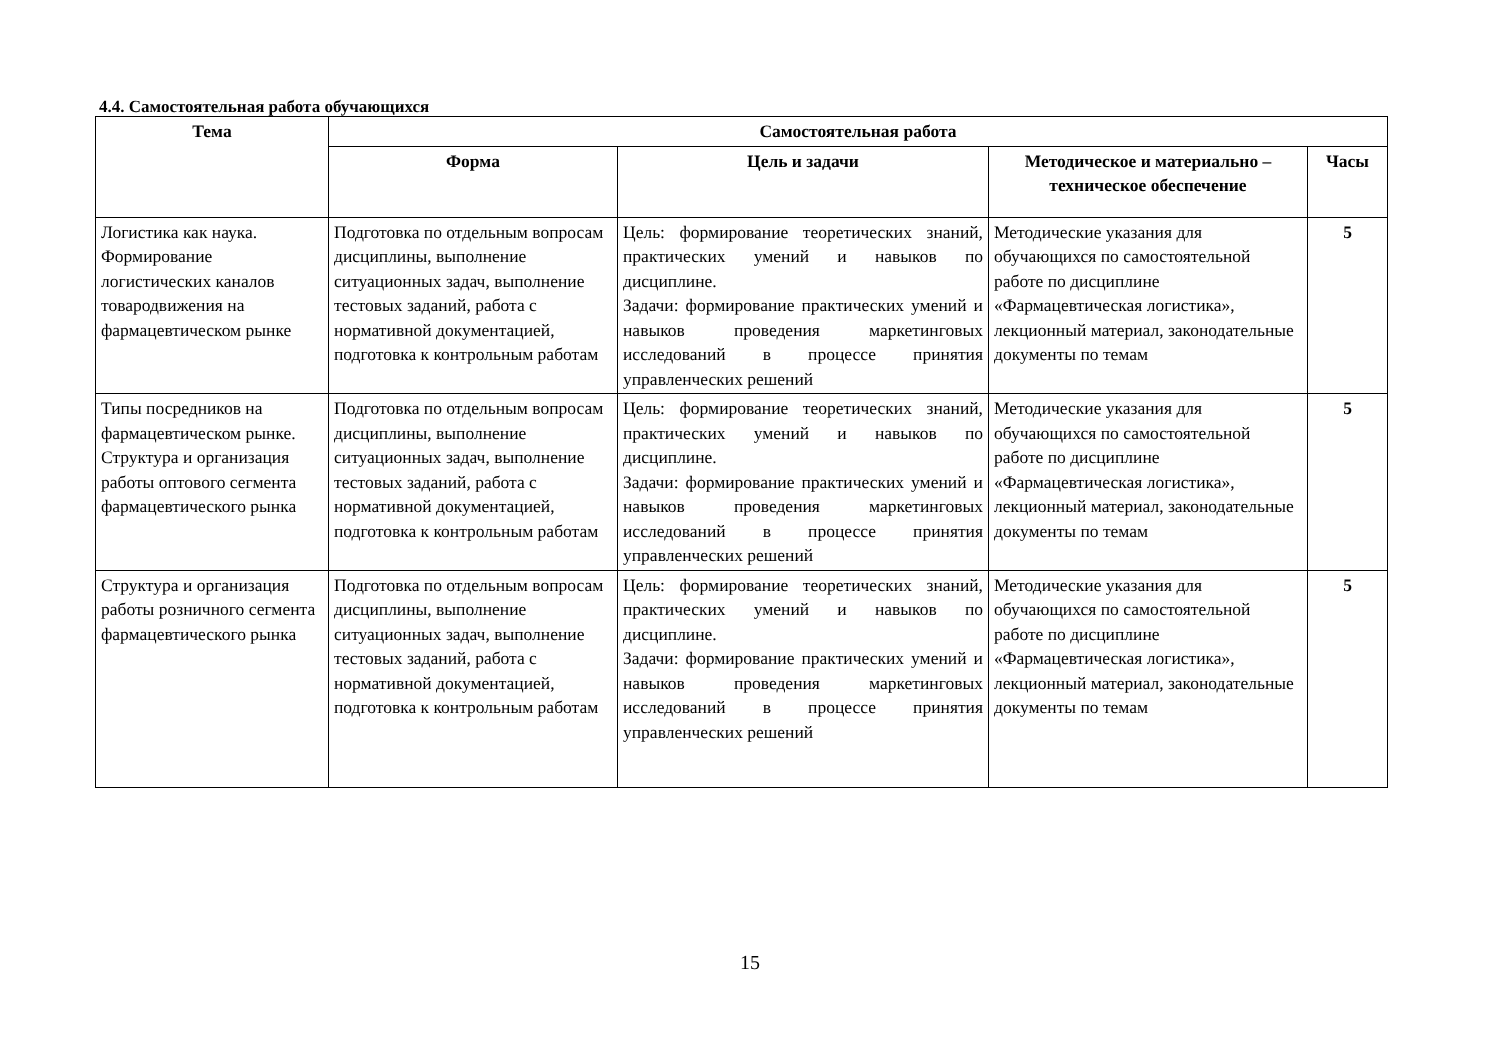4.4. Самостоятельная работа обучающихся
| Тема | Самостоятельная работа | | | |
| --- | --- | --- | --- | --- |
| | Форма | Цель и задачи | Методическое и материально – техническое обеспечение | Часы |
| Логистика как наука. Формирование логистических каналов товародвижения на фармацевтическом рынке | Подготовка по отдельным вопросам дисциплины, выполнение ситуационных задач, выполнение тестовых заданий, работа с нормативной документацией, подготовка к контрольным работам | Цель: формирование теоретических знаний, практических умений и навыков по дисциплине. Задачи: формирование практических умений и навыков проведения маркетинговых исследований в процессе принятия управленческих решений | Методические указания для обучающихся по самостоятельной работе по дисциплине «Фармацевтическая логистика», лекционный материал, законодательные документы по темам | 5 |
| Типы посредников на фармацевтическом рынке. Структура и организация работы оптового сегмента фармацевтического рынка | Подготовка по отдельным вопросам дисциплины, выполнение ситуационных задач, выполнение тестовых заданий, работа с нормативной документацией, подготовка к контрольным работам | Цель: формирование теоретических знаний, практических умений и навыков по дисциплине. Задачи: формирование практических умений и навыков проведения маркетинговых исследований в процессе принятия управленческих решений | Методические указания для обучающихся по самостоятельной работе по дисциплине «Фармацевтическая логистика», лекционный материал, законодательные документы по темам | 5 |
| Структура и организация работы розничного сегмента фармацевтического рынка | Подготовка по отдельным вопросам дисциплины, выполнение ситуационных задач, выполнение тестовых заданий, работа с нормативной документацией, подготовка к контрольным работам | Цель: формирование теоретических знаний, практических умений и навыков по дисциплине. Задачи: формирование практических умений и навыков проведения маркетинговых исследований в процессе принятия управленческих решений | Методические указания для обучающихся по самостоятельной работе по дисциплине «Фармацевтическая логистика», лекционный материал, законодательные документы по темам | 5 |
15